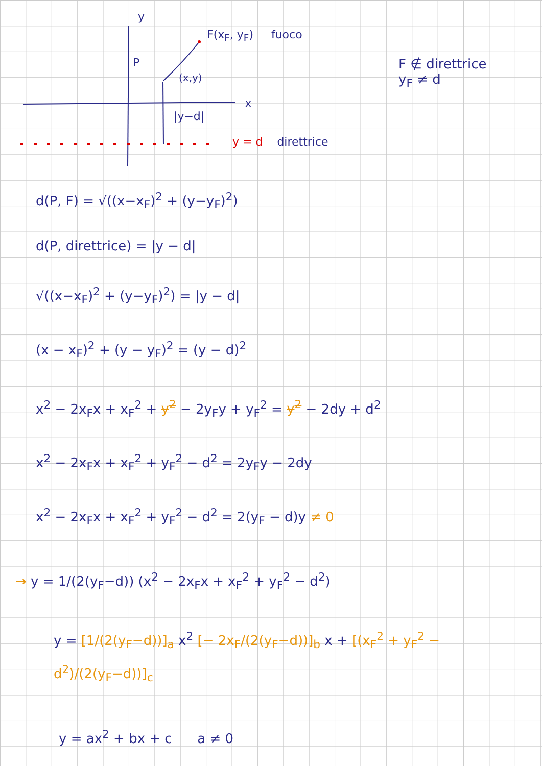y
P
F(x<sub>F</sub>, y<sub>F</sub>) fuoco
(x,y)
x
|y−d|
y = d direttrice
F ∉ direttrice
y<sub>F</sub> ≠ d
d(P, F) = √((x−x<sub>F</sub>)<sup>2</sup> + (y−y<sub>F</sub>)<sup>2</sup>)
d(P, direttrice) = |y − d|
√((x−x<sub>F</sub>)<sup>2</sup> + (y−y<sub>F</sub>)<sup>2</sup>) = |y − d|
(x − x<sub>F</sub>)<sup>2</sup> + (y − y<sub>F</sub>)<sup>2</sup> = (y − d)<sup>2</sup>
x<sup>2</sup> − 2x<sub>F</sub>x + x<sub>F</sub><sup>2</sup> + y<sup>2</sup> − 2y<sub>F</sub>y + y<sub>F</sub><sup>2</sup> = y<sup>2</sup> − 2dy + d<sup>2</sup>
x<sup>2</sup> − 2x<sub>F</sub>x + x<sub>F</sub><sup>2</sup> + y<sub>F</sub><sup>2</sup> − d<sup>2</sup> = 2y<sub>F</sub>y − 2dy
x<sup>2</sup> − 2x<sub>F</sub>x + x<sub>F</sub><sup>2</sup> + y<sub>F</sub><sup>2</sup> − d<sup>2</sup> = 2(y<sub>F</sub> − d)y ≠ 0
→ y = 1/(2(y<sub>F</sub>−d)) (x<sup>2</sup> − 2x<sub>F</sub>x + x<sub>F</sub><sup>2</sup> + y<sub>F</sub><sup>2</sup> − d<sup>2</sup>)
y = [1/(2(y<sub>F</sub>−d))]<sub>a</sub> x<sup>2</sup> [− 2x<sub>F</sub>/(2(y<sub>F</sub>−d))]<sub>b</sub> x + [(x<sub>F</sub><sup>2</sup> + y<sub>F</sub><sup>2</sup> − d<sup>2</sup>)/(2(y<sub>F</sub>−d))]<sub>c</sub>
y = ax<sup>2</sup> + bx + c a ≠ 0